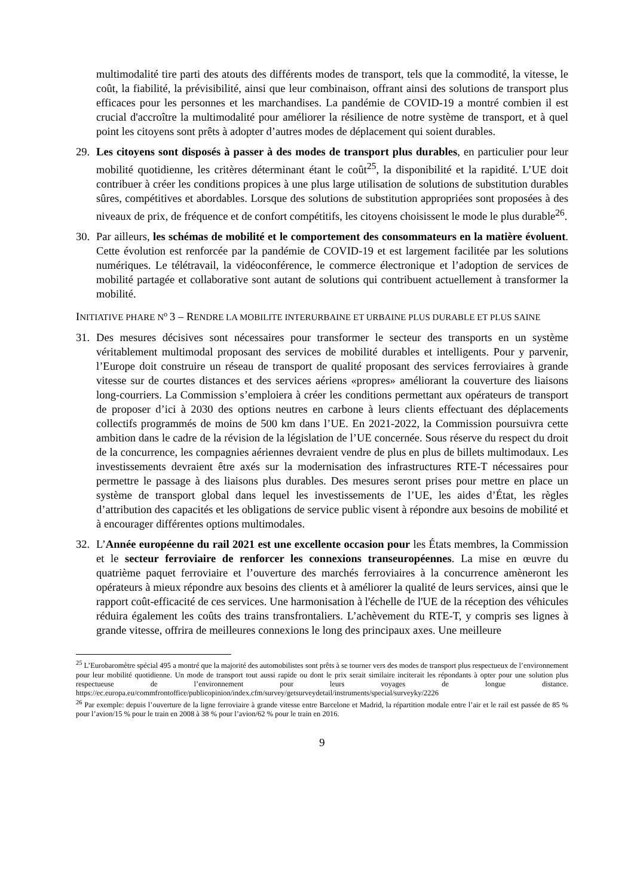multimodalité tire parti des atouts des différents modes de transport, tels que la commodité, la vitesse, le coût, la fiabilité, la prévisibilité, ainsi que leur combinaison, offrant ainsi des solutions de transport plus efficaces pour les personnes et les marchandises. La pandémie de COVID-19 a montré combien il est crucial d'accroître la multimodalité pour améliorer la résilience de notre système de transport, et à quel point les citoyens sont prêts à adopter d’autres modes de déplacement qui soient durables.
29. Les citoyens sont disposés à passer à des modes de transport plus durables, en particulier pour leur mobilité quotidienne, les critères déterminant étant le coût<sup>25</sup>, la disponibilité et la rapidité. L’UE doit contribuer à créer les conditions propices à une plus large utilisation de solutions de substitution durables sûres, compétitives et abordables. Lorsque des solutions de substitution appropriées sont proposées à des niveaux de prix, de fréquence et de confort compétitifs, les citoyens choisissent le mode le plus durable<sup>26</sup>.
30. Par ailleurs, les schémas de mobilité et le comportement des consommateurs en la matière évoluent. Cette évolution est renforcée par la pandémie de COVID-19 et est largement facilitée par les solutions numériques. Le télétravail, la vidéoconférence, le commerce électronique et l’adoption de services de mobilité partagée et collaborative sont autant de solutions qui contribuent actuellement à transformer la mobilité.
INITIATIVE PHARE N<sup>o</sup> 3 – RENDRE LA MOBILITE INTERURBAINE ET URBAINE PLUS DURABLE ET PLUS SAINE
31. Des mesures décisives sont nécessaires pour transformer le secteur des transports en un système véritablement multimodal proposant des services de mobilité durables et intelligents. Pour y parvenir, l’Europe doit construire un réseau de transport de qualité proposant des services ferroviaires à grande vitesse sur de courtes distances et des services aériens «propres» améliorant la couverture des liaisons long-courriers. La Commission s’emploiera à créer les conditions permettant aux opérateurs de transport de proposer d’ici à 2030 des options neutres en carbone à leurs clients effectuant des déplacements collectifs programmés de moins de 500 km dans l’UE. En 2021-2022, la Commission poursuivra cette ambition dans le cadre de la révision de la législation de l’UE concernée. Sous réserve du respect du droit de la concurrence, les compagnies aériennes devraient vendre de plus en plus de billets multimodaux. Les investissements devraient être axés sur la modernisation des infrastructures RTE-T nécessaires pour permettre le passage à des liaisons plus durables. Des mesures seront prises pour mettre en place un système de transport global dans lequel les investissements de l’UE, les aides d’État, les règles d’attribution des capacités et les obligations de service public visent à répondre aux besoins de mobilité et à encourager différentes options multimodales.
32. L’Année européenne du rail 2021 est une excellente occasion pour les États membres, la Commission et le secteur ferroviaire de renforcer les connexions transeuropéennes. La mise en œuvre du quatrième paquet ferroviaire et l’ouverture des marchés ferroviaires à la concurrence amèneront les opérateurs à mieux répondre aux besoins des clients et à améliorer la qualité de leurs services, ainsi que le rapport coût-efficacité de ces services. Une harmonisation à l'échelle de l'UE de la réception des véhicules réduira également les coûts des trains transfrontaliers. L’achèvement du RTE-T, y compris ses lignes à grande vitesse, offrira de meilleures connexions le long des principaux axes. Une meilleure
<sup>25</sup> L’Eurobaromètre spécial 495 a montré que la majorité des automobilistes sont prêts à se tourner vers des modes de transport plus respectueux de l’environnement pour leur mobilité quotidienne. Un mode de transport tout aussi rapide ou dont le prix serait similaire inciterait les répondants à opter pour une solution plus respectueuse de l’environnement pour leurs voyages de longue distance. https://ec.europa.eu/commfrontoffice/publicopinion/index.cfm/survey/getsurveydetail/instruments/special/surveyky/2226
<sup>26</sup> Par exemple: depuis l’ouverture de la ligne ferroviaire à grande vitesse entre Barcelone et Madrid, la répartition modale entre l’air et le rail est passée de 85 % pour l’avion/15 % pour le train en 2008 à 38 % pour l’avion/62 % pour le train en 2016.
9